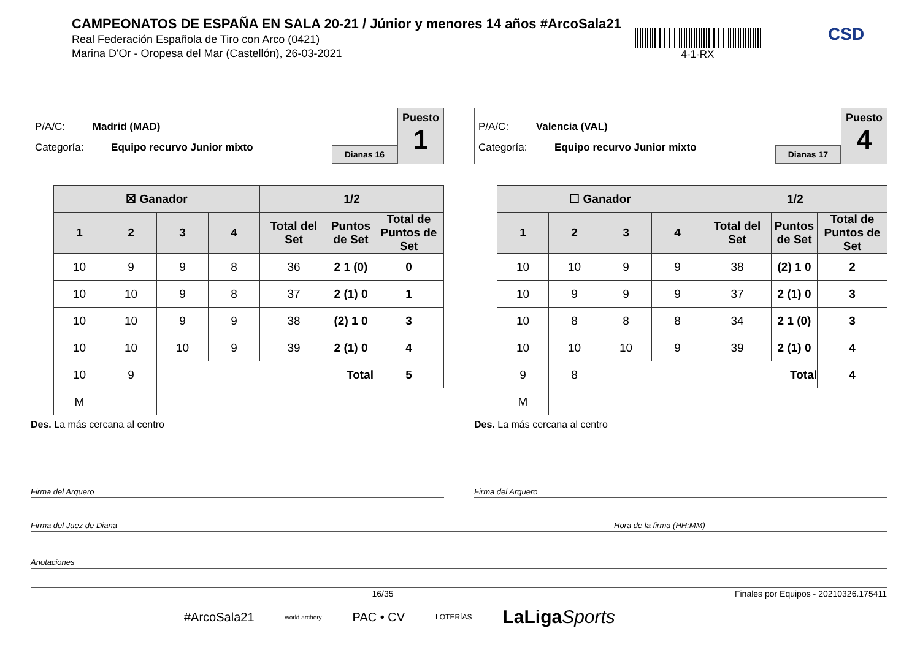CAMPEONATOS DE ESPAÑA EN SALA 20-21 / Júnior y menores 14 años #ArcoSala21
Real Federación Española de Tiro con Arco (0421)
Marina D'Or - Oropesa del Mar (Castellón), 26-03-2021
4-1-RX CSD
P/A/C: Madrid (MAD)
Categoría: Equipo recurvo Junior mixto
Dianas 16
Puesto
1
| ☒ Ganador | | | | 1/2 | | |
| --- | --- | --- | --- | --- | --- | --- |
| 1 | 2 | 3 | 4 | Total del Set | Puntos de Set | Total de Puntos de Set |
| 10 | 9 | 9 | 8 | 36 | 2 1 (0) | 0 |
| 10 | 10 | 9 | 8 | 37 | 2 (1) 0 | 1 |
| 10 | 10 | 9 | 9 | 38 | (2) 1 0 | 3 |
| 10 | 10 | 10 | 9 | 39 | 2 (1) 0 | 4 |
| 10 | 9 | Total | | | | 5 |
| M | | | | | | |
Des. La más cercana al centro
P/A/C: Valencia (VAL)
Categoría: Equipo recurvo Junior mixto
Dianas 17
Puesto
4
| ☐ Ganador | | | | 1/2 | | |
| --- | --- | --- | --- | --- | --- | --- |
| 1 | 2 | 3 | 4 | Total del Set | Puntos de Set | Total de Puntos de Set |
| 10 | 10 | 9 | 9 | 38 | (2) 1 0 | 2 |
| 10 | 9 | 9 | 9 | 37 | 2 (1) 0 | 3 |
| 10 | 8 | 8 | 8 | 34 | 2 1 (0) | 3 |
| 10 | 10 | 10 | 9 | 39 | 2 (1) 0 | 4 |
| 9 | 8 | Total | | | | 4 |
| M | | | | | | |
Des. La más cercana al centro
Firma del Arquero Firma del Arquero
Firma del Juez de Diana Hora de la firma (HH:MM)
Anotaciones
16/35 Finales por Equipos - 20210326.175411
#ArcoSala21 world archery PAC • CV LOTERÍAS LaLigaSports